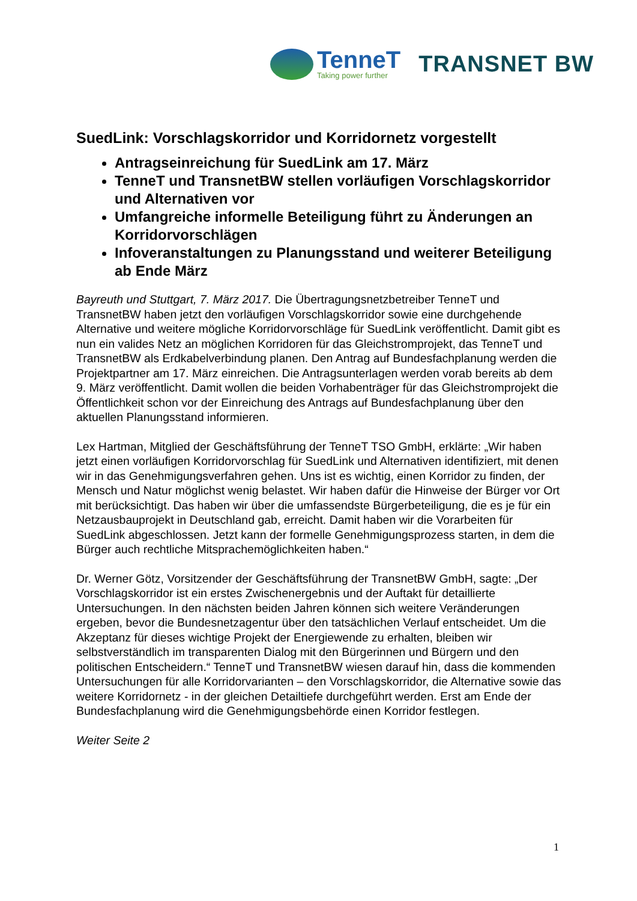TenneT
Taking power further
TRANSNET BW
SuedLink: Vorschlagskorridor und Korridornetz vorgestellt
Antragseinreichung für SuedLink am 17. März
TenneT und TransnetBW stellen vorläufigen Vorschlagskorridor und Alternativen vor
Umfangreiche informelle Beteiligung führt zu Änderungen an Korridorvorschlägen
Infoveranstaltungen zu Planungsstand und weiterer Beteiligung ab Ende März
Bayreuth und Stuttgart, 7. März 2017. Die Übertragungsnetzbetreiber TenneT und TransnetBW haben jetzt den vorläufigen Vorschlagskorridor sowie eine durchgehende Alternative und weitere mögliche Korridorvorschläge für SuedLink veröffentlicht. Damit gibt es nun ein valides Netz an möglichen Korridoren für das Gleichstromprojekt, das TenneT und TransnetBW als Erdkabelverbindung planen. Den Antrag auf Bundesfachplanung werden die Projektpartner am 17. März einreichen. Die Antragsunterlagen werden vorab bereits ab dem 9. März veröffentlicht. Damit wollen die beiden Vorhabenträger für das Gleichstromprojekt die Öffentlichkeit schon vor der Einreichung des Antrags auf Bundesfachplanung über den aktuellen Planungsstand informieren.
Lex Hartman, Mitglied der Geschäftsführung der TenneT TSO GmbH, erklärte: „Wir haben jetzt einen vorläufigen Korridorvorschlag für SuedLink und Alternativen identifiziert, mit denen wir in das Genehmigungsverfahren gehen. Uns ist es wichtig, einen Korridor zu finden, der Mensch und Natur möglichst wenig belastet. Wir haben dafür die Hinweise der Bürger vor Ort mit berücksichtigt. Das haben wir über die umfassendste Bürgerbeteiligung, die es je für ein Netzausbauprojekt in Deutschland gab, erreicht. Damit haben wir die Vorarbeiten für SuedLink abgeschlossen. Jetzt kann der formelle Genehmigungsprozess starten, in dem die Bürger auch rechtliche Mitsprachemöglichkeiten haben.“
Dr. Werner Götz, Vorsitzender der Geschäftsführung der TransnetBW GmbH, sagte: „Der Vorschlagskorridor ist ein erstes Zwischenergebnis und der Auftakt für detaillierte Untersuchungen. In den nächsten beiden Jahren können sich weitere Veränderungen ergeben, bevor die Bundesnetzagentur über den tatsächlichen Verlauf entscheidet. Um die Akzeptanz für dieses wichtige Projekt der Energiewende zu erhalten, bleiben wir selbstverständlich im transparenten Dialog mit den Bürgerinnen und Bürgern und den politischen Entscheidern.“ TenneT und TransnetBW wiesen darauf hin, dass die kommenden Untersuchungen für alle Korridorvarianten – den Vorschlagskorridor, die Alternative sowie das weitere Korridornetz - in der gleichen Detailtiefe durchgeführt werden. Erst am Ende der Bundesfachplanung wird die Genehmigungsbehörde einen Korridor festlegen.
Weiter Seite 2
1